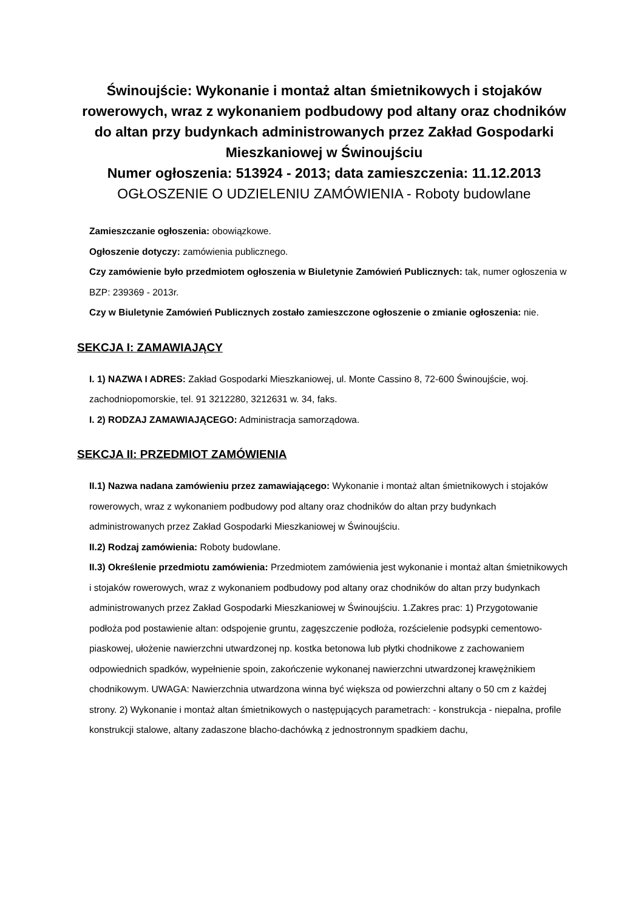Świnoujście: Wykonanie i montaż altan śmietnikowych i stojaków rowerowych, wraz z wykonaniem podbudowy pod altany oraz chodników do altan przy budynkach administrowanych przez Zakład Gospodarki Mieszkaniowej w Świnoujściu
Numer ogłoszenia: 513924 - 2013; data zamieszczenia: 11.12.2013
OGŁOSZENIE O UDZIELENIU ZAMÓWIENIA - Roboty budowlane
Zamieszczanie ogłoszenia: obowiązkowe.
Ogłoszenie dotyczy: zamówienia publicznego.
Czy zamówienie było przedmiotem ogłoszenia w Biuletynie Zamówień Publicznych: tak, numer ogłoszenia w BZP: 239369 - 2013r.
Czy w Biuletynie Zamówień Publicznych zostało zamieszczone ogłoszenie o zmianie ogłoszenia: nie.
SEKCJA I: ZAMAWIAJĄCY
I. 1) NAZWA I ADRES: Zakład Gospodarki Mieszkaniowej, ul. Monte Cassino 8, 72-600 Świnoujście, woj. zachodniopomorskie, tel. 91 3212280, 3212631 w. 34, faks.
I. 2) RODZAJ ZAMAWIAJĄCEGO: Administracja samorządowa.
SEKCJA II: PRZEDMIOT ZAMÓWIENIA
II.1) Nazwa nadana zamówieniu przez zamawiającego: Wykonanie i montaż altan śmietnikowych i stojaków rowerowych, wraz z wykonaniem podbudowy pod altany oraz chodników do altan przy budynkach administrowanych przez Zakład Gospodarki Mieszkaniowej w Świnoujściu.
II.2) Rodzaj zamówienia: Roboty budowlane.
II.3) Określenie przedmiotu zamówienia: Przedmiotem zamówienia jest wykonanie i montaż altan śmietnikowych i stojaków rowerowych, wraz z wykonaniem podbudowy pod altany oraz chodników do altan przy budynkach administrowanych przez Zakład Gospodarki Mieszkaniowej w Świnoujściu. 1.Zakres prac: 1) Przygotowanie podłoża pod postawienie altan: odspojenie gruntu, zagęszczenie podłoża, rozścielenie podsypki cementowo-piaskowej, ułożenie nawierzchni utwardzonej np. kostka betonowa lub płytki chodnikowe z zachowaniem odpowiednich spadków, wypełnienie spoin, zakończenie wykonanej nawierzchni utwardzonej krawężnikiem chodnikowym. UWAGA: Nawierzchnia utwardzona winna być większa od powierzchni altany o 50 cm z każdej strony. 2) Wykonanie i montaż altan śmietnikowych o następujących parametrach: - konstrukcja - niepalna, profile konstrukcji stalowe, altany zadaszone blacho-dachówką z jednostronnym spadkiem dachu,